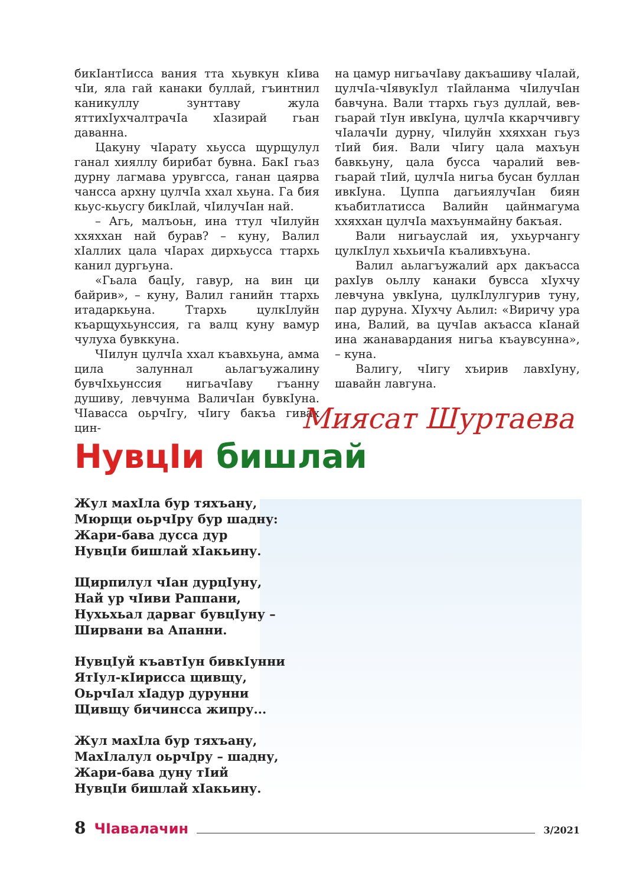бикIантIисса вания тта хьувкун кIива чIи, яла гай канаки буллай, гъинтнил каникуллу зунттаву жула яттихIухчалтрачIа хIазирай гьан даванна.
Цакуну чIарату хьусса щурщулул ганал хияллу бирибат бувна. БакI гьаз дурну лагмава урувгсса, ганан цаярва чансса архну цулчIа ххал хьуна. Га бия кьус-кьусгу бикIлай, чIилучIан най.
– Агь, малъоьн, ина ттул чIилуйн ххяххан най бурав? – куну, Валил хIаллих цала чIарах дирхьусса ттархь канил дургьуна.
«Гьала бацIу, гавур, на вин ци байрив», – куну, Валил ганийн ттархь итадаркьуна. Ттархь цулкIлуйн къарщухьунссия, га валц куну вамур чулуха бувккуна.
ЧIилун цулчIа ххал къавхьуна, амма цила залуннал аьлагъужалину бувчIхьунссия нигьачIаву гъанну душиву, левчунма ВаличIан бувкIуна. ЧIавасса оьрчIгу, чIигу бакъа гивах цин-
на цамур нигьачIаву дакъашиву чIалай, цулчIа-чIявукIул тIайланма чIилучIан бавчуна. Вали ттархь гьуз дуллай, вев-гьарай тIун ивкIуна, цулчIа ккарччивгу чIалачIи дурну, чIилуйн ххяххан гьуз тIий бия. Вали чIигу цала махъун бавкьуну, цала бусса чаралий вев-гьарай тIий, цулчIа нигьа бусан буллан ивкIуна. Цуппа дагьиялучIан биян къабитлатисса Валийн цайнмагума ххяххан цулчIа махъунмайну бакъая.
Вали нигьауслай ия, ухьурчангу цулкIлул хьхьичIа къаливхъуна.
Валил аьлагъужалий арх дакъасса рахIув оьллу канаки бувсса хIухчу левчуна увкIуна, цулкIлулгурив туну, пар дуруна. ХIухчу Аьлил: «Виричу ура ина, Валий, ва цучIав акъасса кIанай ина жанавардания нигьа къаувсунна», – куна.
Валигу, чIигу хъирив лавхIуну, шавайн лавгуна.
Миясат Шуртаева
НувцIи бишлай
Жул махIла бур тяхъану,
Мюрщи оьрчIру бур шадну:
Жари-бава дусса дур
НувцIи бишлай хIакьину.
Щирпилул чIан дурцIуну,
Най ур чIиви Раппани,
Нухьхьал дарваг бувцIуну –
Ширвани ва Апанни.
НувцIуй къавтIун бивкIунни
ЯтIул-кIирисса щивщу,
ОьрчIал хIадур дурунни
Щивщу бичинсса жипру...
Жул махIла бур тяхъану,
МахIлалул оьрчIру – шадну,
Жари-бава дуну тIий
НувцIи бишлай хIакьину.
8 ЧIавалачин 3/2021